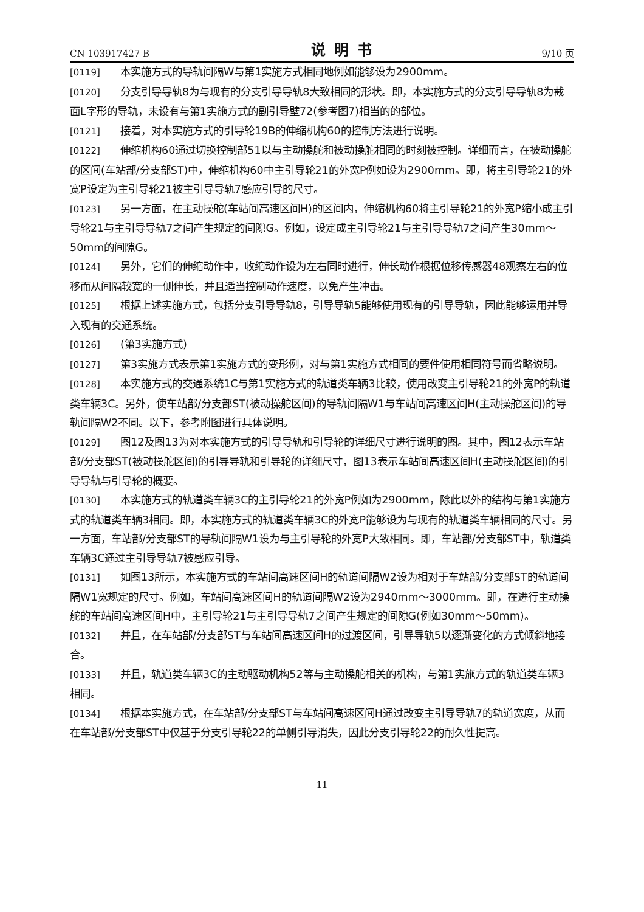CN 103917427 B 说明书 9/10 页
[0119] 本实施方式的导轨间隔W与第1实施方式相同地例如能够设为2900mm。
[0120] 分支引导导轨8为与现有的分支引导导轨8大致相同的形状。即，本实施方式的分支引导导轨8为截面L字形的导轨，未设有与第1实施方式的副引导壁72(参考图7)相当的的部位。
[0121] 接着，对本实施方式的引导轮19B的伸缩机构60的控制方法进行说明。
[0122] 伸缩机构60通过切换控制部51以与主动操舵和被动操舵相同的时刻被控制。详细而言，在被动操舵的区间(车站部/分支部ST)中，伸缩机构60中主引导轮21的外宽P例如设为2900mm。即，将主引导轮21的外宽P设定为主引导轮21被主引导导轨7感应引导的尺寸。
[0123] 另一方面，在主动操舵(车站间高速区间H)的区间内，伸缩机构60将主引导轮21的外宽P缩小成主引导轮21与主引导导轨7之间产生规定的间隙G。例如，设定成主引导轮21与主引导导轨7之间产生30mm～50mm的间隙G。
[0124] 另外，它们的伸缩动作中，收缩动作设为左右同时进行，伸长动作根据位移传感器48观察左右的位移而从间隔较宽的一侧伸长，并且适当控制动作速度，以免产生冲击。
[0125] 根据上述实施方式，包括分支引导导轨8，引导导轨5能够使用现有的引导导轨，因此能够运用并导入现有的交通系统。
[0126] (第3实施方式)
[0127] 第3实施方式表示第1实施方式的变形例，对与第1实施方式相同的要件使用相同符号而省略说明。
[0128] 本实施方式的交通系统1C与第1实施方式的轨道类车辆3比较，使用改变主引导轮21的外宽P的轨道类车辆3C。另外，使车站部/分支部ST(被动操舵区间)的导轨间隔W1与车站间高速区间H(主动操舵区间)的导轨间隔W2不同。以下，参考附图进行具体说明。
[0129] 图12及图13为对本实施方式的引导导轨和引导轮的详细尺寸进行说明的图。其中，图12表示车站部/分支部ST(被动操舵区间)的引导导轨和引导轮的详细尺寸，图13表示车站间高速区间H(主动操舵区间)的引导导轨与引导轮的概要。
[0130] 本实施方式的轨道类车辆3C的主引导轮21的外宽P例如为2900mm，除此以外的结构与第1实施方式的轨道类车辆3相同。即，本实施方式的轨道类车辆3C的外宽P能够设为与现有的轨道类车辆相同的尺寸。另一方面，车站部/分支部ST的导轨间隔W1设为与主引导轮的外宽P大致相同。即，车站部/分支部ST中，轨道类车辆3C通过主引导导轨7被感应引导。
[0131] 如图13所示，本实施方式的车站间高速区间H的轨道间隔W2设为相对于车站部/分支部ST的轨道间隔W1宽规定的尺寸。例如，车站间高速区间H的轨道间隔W2设为2940mm～3000mm。即，在进行主动操舵的车站间高速区间H中，主引导轮21与主引导导轨7之间产生规定的间隙G(例如30mm～50mm)。
[0132] 并且，在车站部/分支部ST与车站间高速区间H的过渡区间，引导导轨5以逐渐变化的方式倾斜地接合。
[0133] 并且，轨道类车辆3C的主动驱动机构52等与主动操舵相关的机构，与第1实施方式的轨道类车辆3相同。
[0134] 根据本实施方式，在车站部/分支部ST与车站间高速区间H通过改变主引导导轨7的轨道宽度，从而在车站部/分支部ST中仅基于分支引导轮22的单侧引导消失，因此分支引导轮22的耐久性提高。
11